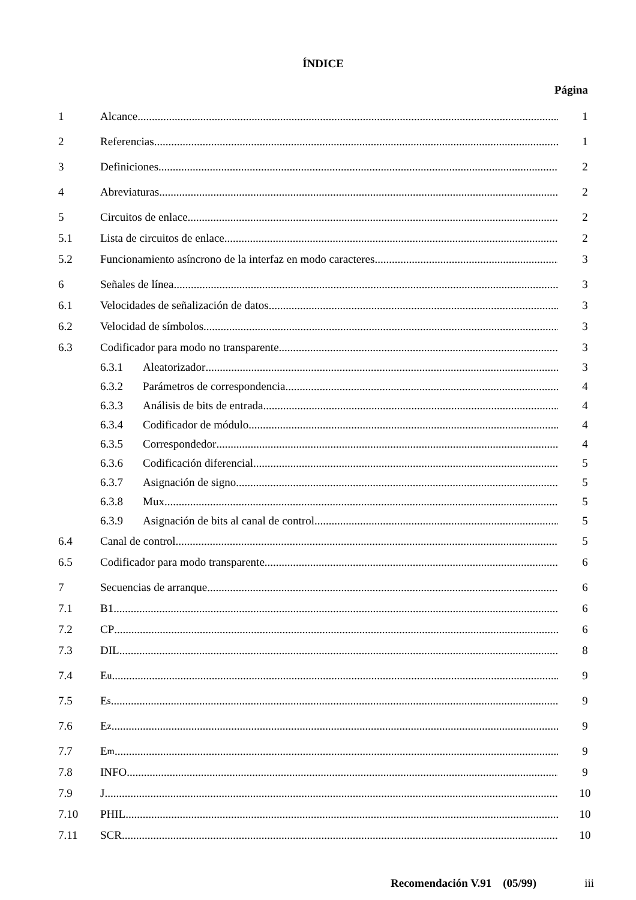ÍNDICE
Página
1 Alcance 1
2 Referencias 1
3 Definiciones 2
4 Abreviaturas 2
5 Circuitos de enlace 2
5.1 Lista de circuitos de enlace 2
5.2 Funcionamiento asíncrono de la interfaz en modo caracteres 3
6 Señales de línea 3
6.1 Velocidades de señalización de datos 3
6.2 Velocidad de símbolos 3
6.3 Codificador para modo no transparente 3
6.3.1 Aleatorizador 3
6.3.2 Parámetros de correspondencia 4
6.3.3 Análisis de bits de entrada 4
6.3.4 Codificador de módulo 4
6.3.5 Correspondedor 4
6.3.6 Codificación diferencial 5
6.3.7 Asignación de signo 5
6.3.8 Mux 5
6.3.9 Asignación de bits al canal de control 5
6.4 Canal de control 5
6.5 Codificador para modo transparente 6
7 Secuencias de arranque 6
7.1 B1 6
7.2 CP 6
7.3 DIL 8
7.4 E<sub>u</sub> 9
7.5 E<sub>s</sub> 9
7.6 E<sub>z</sub> 9
7.7 E<sub>m</sub> 9
7.8 INFO 9
7.9 J 10
7.10 PHIL 10
7.11 SCR 10
Recomendación V.91 (05/99) iii